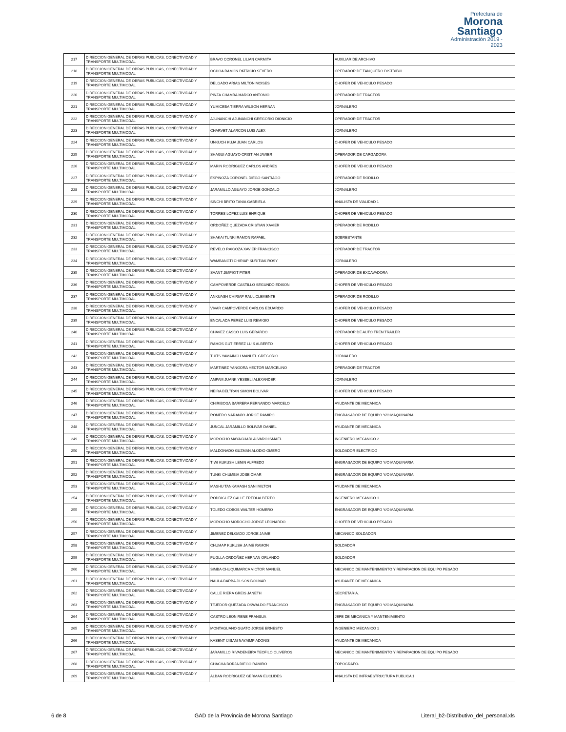Prefectura de
Morona Santiago
Administración 2019 - 2023
| 217 | DIRECCION GENERAL DE OBRAS PUBLICAS, CONECTIVIDAD Y TRANSPORTE MULTIMODAL | BRAVO CORONEL LILIAN CARMITA | AUXILIAR DE ARCHIVO |
| 218 | DIRECCION GENERAL DE OBRAS PUBLICAS, CONECTIVIDAD Y TRANSPORTE MULTIMODAL | OCHOA RAMON PATRICIO SEVERO | OPERADOR DE TANQUERO DISTRIBUI |
| 219 | DIRECCION GENERAL DE OBRAS PUBLICAS, CONECTIVIDAD Y TRANSPORTE MULTIMODAL | DELGADO ARIAS MILTON MOISES | CHOFER DE VEHICULO PESADO |
| 220 | DIRECCION GENERAL DE OBRAS PUBLICAS, CONECTIVIDAD Y TRANSPORTE MULTIMODAL | PINZA CHAMBA MARCO ANTONIO | OPERADOR DE TRACTOR |
| 221 | DIRECCION GENERAL DE OBRAS PUBLICAS, CONECTIVIDAD Y TRANSPORTE MULTIMODAL | YUMICEBA TIERRA WILSON HERNAN | JORNALERO |
| 222 | DIRECCION GENERAL DE OBRAS PUBLICAS, CONECTIVIDAD Y TRANSPORTE MULTIMODAL | AJUNANCHI AJUNANCHI GREGORIO DIONICIO | OPERADOR DE TRACTOR |
| 223 | DIRECCION GENERAL DE OBRAS PUBLICAS, CONECTIVIDAD Y TRANSPORTE MULTIMODAL | CHARVET ALARCON LUIS ALEX | JORNALERO |
| 224 | DIRECCION GENERAL DE OBRAS PUBLICAS, CONECTIVIDAD Y TRANSPORTE MULTIMODAL | UNKUCH KUJA JUAN CARLOS | CHOFER DE VEHICULO PESADO |
| 225 | DIRECCION GENERAL DE OBRAS PUBLICAS, CONECTIVIDAD Y TRANSPORTE MULTIMODAL | SHAGUI AGUAYO CRISTIAN JAVIER | OPERADOR DE CARGADORA |
| 226 | DIRECCION GENERAL DE OBRAS PUBLICAS, CONECTIVIDAD Y TRANSPORTE MULTIMODAL | MARIN RODRIGUEZ CARLOS ANDRES | CHOFER DE VEHICULO PESADO |
| 227 | DIRECCION GENERAL DE OBRAS PUBLICAS, CONECTIVIDAD Y TRANSPORTE MULTIMODAL | ESPINOZA CORONEL DIEGO SANTIAGO | OPERADOR DE RODILLO |
| 228 | DIRECCION GENERAL DE OBRAS PUBLICAS, CONECTIVIDAD Y TRANSPORTE MULTIMODAL | JARAMILLO AGUAYO JORGE GONZALO | JORNALERO |
| 229 | DIRECCION GENERAL DE OBRAS PUBLICAS, CONECTIVIDAD Y TRANSPORTE MULTIMODAL | SINCHI BRITO TANIA GABRIELA | ANALISTA DE VIALIDAD 1 |
| 230 | DIRECCION GENERAL DE OBRAS PUBLICAS, CONECTIVIDAD Y TRANSPORTE MULTIMODAL | TORRES LOPEZ LUIS ENRIQUE | CHOFER DE VEHICULO PESADO |
| 231 | DIRECCION GENERAL DE OBRAS PUBLICAS, CONECTIVIDAD Y TRANSPORTE MULTIMODAL | ORDOÑEZ QUEZADA CRISTIAN XAVIER | OPERADOR DE RODILLO |
| 232 | DIRECCION GENERAL DE OBRAS PUBLICAS, CONECTIVIDAD Y TRANSPORTE MULTIMODAL | SHAKAI TUNKI RAMON RAFAEL | SOBRESTANTE |
| 233 | DIRECCION GENERAL DE OBRAS PUBLICAS, CONECTIVIDAD Y TRANSPORTE MULTIMODAL | REVELO RAIGOZA XAVIER FRANCISCO | OPERADOR DE TRACTOR |
| 234 | DIRECCION GENERAL DE OBRAS PUBLICAS, CONECTIVIDAD Y TRANSPORTE MULTIMODAL | WAMBANGTI CHIRIAP SURITIAK ROSY | JORNALERO |
| 235 | DIRECCION GENERAL DE OBRAS PUBLICAS, CONECTIVIDAD Y TRANSPORTE MULTIMODAL | SAANT JIMPIKIT PITER | OPERADOR DE EXCAVADORA |
| 236 | DIRECCION GENERAL DE OBRAS PUBLICAS, CONECTIVIDAD Y TRANSPORTE MULTIMODAL | CAMPOVERDE CASTILLO SEGUNDO EDIXON | CHOFER DE VEHICULO PESADO |
| 237 | DIRECCION GENERAL DE OBRAS PUBLICAS, CONECTIVIDAD Y TRANSPORTE MULTIMODAL | ANKUASH CHIRIAP RAUL CLEMENTE | OPERADOR DE RODILLO |
| 238 | DIRECCION GENERAL DE OBRAS PUBLICAS, CONECTIVIDAD Y TRANSPORTE MULTIMODAL | VIVAR CAMPOVERDE CARLOS EDUARDO | CHOFER DE VEHICULO PESADO |
| 239 | DIRECCION GENERAL DE OBRAS PUBLICAS, CONECTIVIDAD Y TRANSPORTE MULTIMODAL | ENCALADA PEREZ LUIS REMIGIO | CHOFER DE VEHICULO PESADO |
| 240 | DIRECCION GENERAL DE OBRAS PUBLICAS, CONECTIVIDAD Y TRANSPORTE MULTIMODAL | CHAVEZ CASCO LUIS GERARDO | OPERADOR DE AUTO TREN TRAILER |
| 241 | DIRECCION GENERAL DE OBRAS PUBLICAS, CONECTIVIDAD Y TRANSPORTE MULTIMODAL | RAMOS GUTIERREZ LUIS ALBERTO | CHOFER DE VEHICULO PESADO |
| 242 | DIRECCION GENERAL DE OBRAS PUBLICAS, CONECTIVIDAD Y TRANSPORTE MULTIMODAL | TUITS YAMAINCH MANUEL GREGORIO | JORNALERO |
| 243 | DIRECCION GENERAL DE OBRAS PUBLICAS, CONECTIVIDAD Y TRANSPORTE MULTIMODAL | MARTINEZ YANGORA HECTOR MARCELINO | OPERADOR DE TRACTOR |
| 244 | DIRECCION GENERAL DE OBRAS PUBLICAS, CONECTIVIDAD Y TRANSPORTE MULTIMODAL | AMPAM JUANK YESBELI ALEXANDER | JORNALERO |
| 245 | DIRECCION GENERAL DE OBRAS PUBLICAS, CONECTIVIDAD Y TRANSPORTE MULTIMODAL | NEIRA BELTRAN SIMON BOLIVAR | CHOFER DE VEHICULO PESADO |
| 246 | DIRECCION GENERAL DE OBRAS PUBLICAS, CONECTIVIDAD Y TRANSPORTE MULTIMODAL | CHIRIBOGA BARRERA FERNANDO MARCELO | AYUDANTE DE MECANICA |
| 247 | DIRECCION GENERAL DE OBRAS PUBLICAS, CONECTIVIDAD Y TRANSPORTE MULTIMODAL | ROMERO NARANJO JORGE RAMIRO | ENGRASADOR DE EQUIPO Y/O MAQUINARIA |
| 248 | DIRECCION GENERAL DE OBRAS PUBLICAS, CONECTIVIDAD Y TRANSPORTE MULTIMODAL | JUNCAL JARAMILLO BOLIVAR DANIEL | AYUDANTE DE MECANICA |
| 249 | DIRECCION GENERAL DE OBRAS PUBLICAS, CONECTIVIDAD Y TRANSPORTE MULTIMODAL | MOROCHO MAYAGUARI ALVARO ISMAEL | INGENIERO MECANICO 2 |
| 250 | DIRECCION GENERAL DE OBRAS PUBLICAS, CONECTIVIDAD Y TRANSPORTE MULTIMODAL | MALDONADO GUZMAN ALODIO OMERO | SOLDADOR ELECTRICO |
| 251 | DIRECCION GENERAL DE OBRAS PUBLICAS, CONECTIVIDAD Y TRANSPORTE MULTIMODAL | TIWI KUKUSH LENIN ALFREDO | ENGRASADOR DE EQUIPO Y/O MAQUINARIA |
| 252 | DIRECCION GENERAL DE OBRAS PUBLICAS, CONECTIVIDAD Y TRANSPORTE MULTIMODAL | TUNKI CHUMBIA JOSE OMAR | ENGRASADOR DE EQUIPO Y/O MAQUINARIA |
| 253 | DIRECCION GENERAL DE OBRAS PUBLICAS, CONECTIVIDAD Y TRANSPORTE MULTIMODAL | MASHU TANKAMASH SANI MILTON | AYUDANTE DE MECANICA |
| 254 | DIRECCION GENERAL DE OBRAS PUBLICAS, CONECTIVIDAD Y TRANSPORTE MULTIMODAL | RODRIGUEZ CALLE FREDI ALBERTO | INGENIERO MECANICO 1 |
| 255 | DIRECCION GENERAL DE OBRAS PUBLICAS, CONECTIVIDAD Y TRANSPORTE MULTIMODAL | TOLEDO COBOS WALTER HOMERO | ENGRASADOR DE EQUIPO Y/O MAQUINARIA |
| 256 | DIRECCION GENERAL DE OBRAS PUBLICAS, CONECTIVIDAD Y TRANSPORTE MULTIMODAL | MOROCHO MOROCHO JORGE LEONARDO | CHOFER DE VEHICULO PESADO |
| 257 | DIRECCION GENERAL DE OBRAS PUBLICAS, CONECTIVIDAD Y TRANSPORTE MULTIMODAL | JIMENEZ DELGADO JORGE JAIME | MECANICO SOLDADOR |
| 258 | DIRECCION GENERAL DE OBRAS PUBLICAS, CONECTIVIDAD Y TRANSPORTE MULTIMODAL | CHUMAP KUKUSH JAIME RAMON | SOLDADOR |
| 259 | DIRECCION GENERAL DE OBRAS PUBLICAS, CONECTIVIDAD Y TRANSPORTE MULTIMODAL | PUGLLA ORDOÑEZ HERNAN ORLANDO | SOLDADOR |
| 260 | DIRECCION GENERAL DE OBRAS PUBLICAS, CONECTIVIDAD Y TRANSPORTE MULTIMODAL | SIMBA CHUQUIMARCA VICTOR MANUEL | MECANICO DE MANTENIMIENTO Y REPARACION DE EQUIPO PESADO |
| 261 | DIRECCION GENERAL DE OBRAS PUBLICAS, CONECTIVIDAD Y TRANSPORTE MULTIMODAL | NAULA BARBA JILSON BOLIVAR | AYUDANTE DE MECANICA |
| 262 | DIRECCION GENERAL DE OBRAS PUBLICAS, CONECTIVIDAD Y TRANSPORTE MULTIMODAL | CALLE RIERA GREIS JANETH | SECRETARIA. |
| 263 | DIRECCION GENERAL DE OBRAS PUBLICAS, CONECTIVIDAD Y TRANSPORTE MULTIMODAL | TEJEDOR QUEZADA OSWALDO FRANCISCO | ENGRASADOR DE EQUIPO Y/O MAQUINARIA |
| 264 | DIRECCION GENERAL DE OBRAS PUBLICAS, CONECTIVIDAD Y TRANSPORTE MULTIMODAL | CASTRO LEON RENE FRANSUA | JEFE DE MECANICA Y MANTENIMIENTO |
| 265 | DIRECCION GENERAL DE OBRAS PUBLICAS, CONECTIVIDAD Y TRANSPORTE MULTIMODAL | MONTAGUANO GUATO JORGE ERNESTO | INGENIERO MECANICO 1 |
| 266 | DIRECCION GENERAL DE OBRAS PUBLICAS, CONECTIVIDAD Y TRANSPORTE MULTIMODAL | KASENT IJISAM NAYAIMP ADONIS | AYUDANTE DE MECANICA |
| 267 | DIRECCION GENERAL DE OBRAS PUBLICAS, CONECTIVIDAD Y TRANSPORTE MULTIMODAL | JARAMILLO RIVADENEIRA TEOFILO OLIVEROS | MECANICO DE MANTENIMIENTO Y REPARACION DE EQUIPO PESADO |
| 268 | DIRECCION GENERAL DE OBRAS PUBLICAS, CONECTIVIDAD Y TRANSPORTE MULTIMODAL | CHACHA BORJA DIEGO RAMIRO | TOPOGRAFO- |
| 269 | DIRECCION GENERAL DE OBRAS PUBLICAS, CONECTIVIDAD Y TRANSPORTE MULTIMODAL | ALBAN RODRIGUEZ GERMAN EUCLIDES | ANALISTA DE INFRAESTRUCTURA PUBLICA 1 |
6 de 8 GAD de la Provincia de Morona Santiago Literal_b2-Distributivo_del_personal.xls